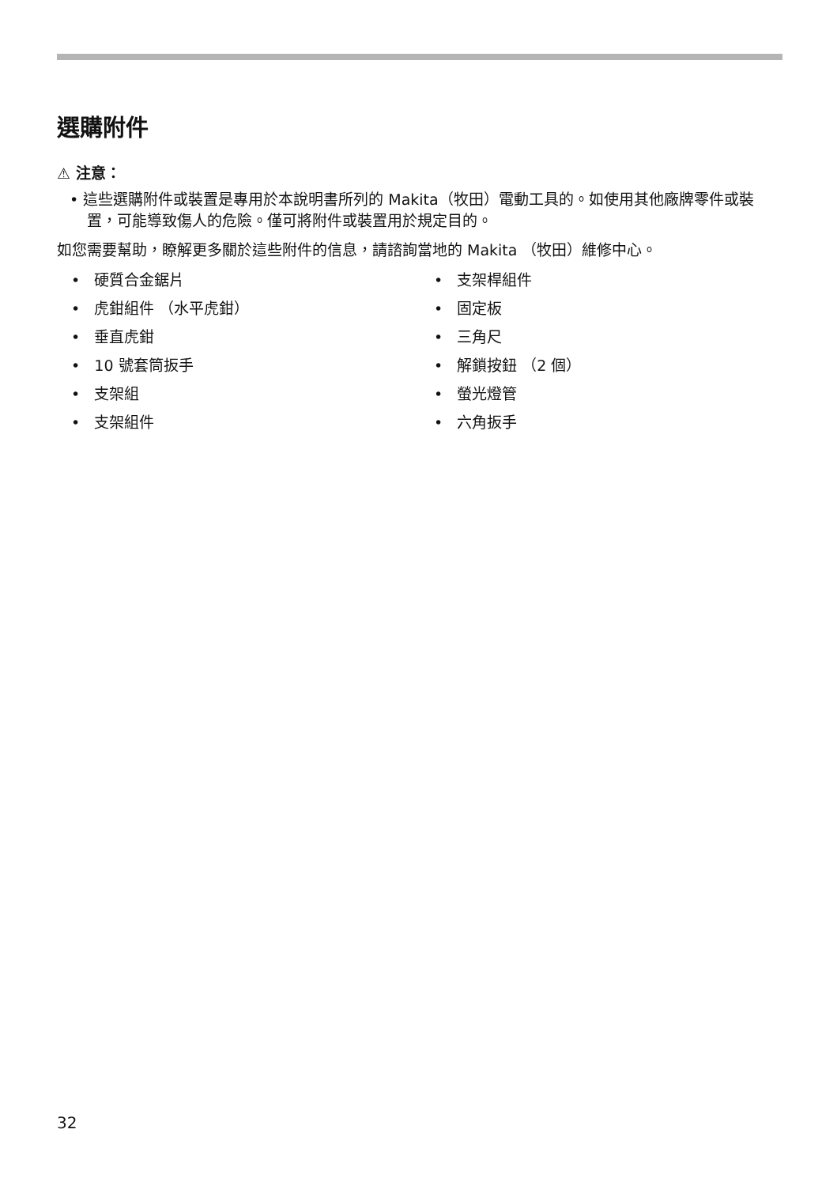選購附件
⚠ 注意：
• 這些選購附件或裝置是專用於本說明書所列的 Makita（牧田）電動工具的。如使用其他廠牌零件或裝置，可能導致傷人的危險。僅可將附件或裝置用於規定目的。
如您需要幫助，瞭解更多關於這些附件的信息，請諮詢當地的 Makita （牧田）維修中心。
• 硬質合金鋸片
• 虎鉗組件 （水平虎鉗）
• 垂直虎鉗
• 10 號套筒扳手
• 支架組
• 支架組件
• 支架桿組件
• 固定板
• 三角尺
• 解鎖按鈕 （2 個）
• 螢光燈管
• 六角扳手
32